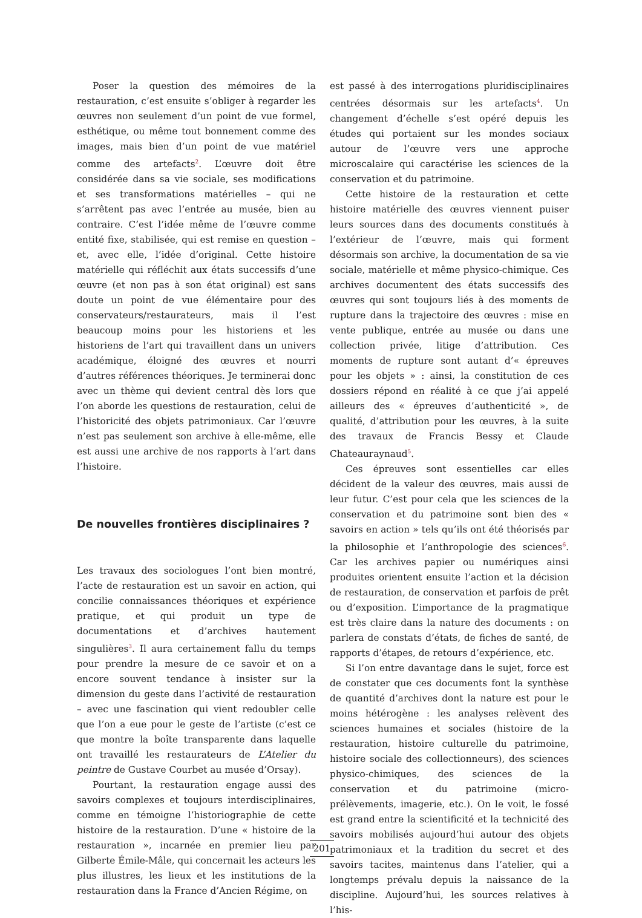Poser la question des mémoires de la restauration, c’est ensuite s’obliger à regarder les œuvres non seulement d’un point de vue formel, esthétique, ou même tout bonnement comme des images, mais bien d’un point de vue matériel comme des artefacts<sup>2</sup>. L’œuvre doit être considérée dans sa vie sociale, ses modifications et ses transformations matérielles – qui ne s’arrêtent pas avec l’entrée au musée, bien au contraire. C’est l’idée même de l’œuvre comme entité fixe, stabilisée, qui est remise en question – et, avec elle, l’idée d’original. Cette histoire matérielle qui réfléchit aux états successifs d’une œuvre (et non pas à son état original) est sans doute un point de vue élémentaire pour des conservateurs/restaurateurs, mais il l’est beaucoup moins pour les historiens et les historiens de l’art qui travaillent dans un univers académique, éloigné des œuvres et nourri d’autres références théoriques. Je terminerai donc avec un thème qui devient central dès lors que l’on aborde les questions de restauration, celui de l’historicité des objets patrimoniaux. Car l’œuvre n’est pas seulement son archive à elle-même, elle est aussi une archive de nos rapports à l’art dans l’histoire.
De nouvelles frontières disciplinaires ?
Les travaux des sociologues l’ont bien montré, l’acte de restauration est un savoir en action, qui concilie connaissances théoriques et expérience pratique, et qui produit un type de documentations et d’archives hautement singulières<sup>3</sup>. Il aura certainement fallu du temps pour prendre la mesure de ce savoir et on a encore souvent tendance à insister sur la dimension du geste dans l’activité de restauration – avec une fascination qui vient redoubler celle que l’on a eue pour le geste de l’artiste (c’est ce que montre la boîte transparente dans laquelle ont travaillé les restaurateurs de L’Atelier du peintre de Gustave Courbet au musée d’Orsay).
Pourtant, la restauration engage aussi des savoirs complexes et toujours interdisciplinaires, comme en témoigne l’historiographie de cette histoire de la restauration. D’une « histoire de la restauration », incarnée en premier lieu par Gilberte Émile-Mâle, qui concernait les acteurs les plus illustres, les lieux et les institutions de la restauration dans la France d’Ancien Régime, on
est passé à des interrogations pluridisciplinaires centrées désormais sur les artefacts<sup>4</sup>. Un changement d’échelle s’est opéré depuis les études qui portaient sur les mondes sociaux autour de l’œuvre vers une approche microscalaire qui caractérise les sciences de la conservation et du patrimoine.
Cette histoire de la restauration et cette histoire matérielle des œuvres viennent puiser leurs sources dans des documents constitués à l’extérieur de l’œuvre, mais qui forment désormais son archive, la documentation de sa vie sociale, matérielle et même physico-chimique. Ces archives documentent des états successifs des œuvres qui sont toujours liés à des moments de rupture dans la trajectoire des œuvres : mise en vente publique, entrée au musée ou dans une collection privée, litige d’attribution. Ces moments de rupture sont autant d’« épreuves pour les objets » : ainsi, la constitution de ces dossiers répond en réalité à ce que j’ai appelé ailleurs des « épreuves d’authenticité », de qualité, d’attribution pour les œuvres, à la suite des travaux de Francis Bessy et Claude Chateauraynaud<sup>5</sup>.
Ces épreuves sont essentielles car elles décident de la valeur des œuvres, mais aussi de leur futur. C’est pour cela que les sciences de la conservation et du patrimoine sont bien des « savoirs en action » tels qu’ils ont été théorisés par la philosophie et l’anthropologie des sciences<sup>6</sup>. Car les archives papier ou numériques ainsi produites orientent ensuite l’action et la décision de restauration, de conservation et parfois de prêt ou d’exposition. L’importance de la pragmatique est très claire dans la nature des documents : on parlera de constats d’états, de fiches de santé, de rapports d’étapes, de retours d’expérience, etc.
Si l’on entre davantage dans le sujet, force est de constater que ces documents font la synthèse de quantité d’archives dont la nature est pour le moins hétérogène : les analyses relèvent des sciences humaines et sociales (histoire de la restauration, histoire culturelle du patrimoine, histoire sociale des collectionneurs), des sciences physico-chimiques, des sciences de la conservation et du patrimoine (micro-prélèvements, imagerie, etc.). On le voit, le fossé est grand entre la scientificité et la technicité des savoirs mobilisés aujourd’hui autour des objets patrimoniaux et la tradition du secret et des savoirs tacites, maintenus dans l’atelier, qui a longtemps prévalu depuis la naissance de la discipline. Aujourd’hui, les sources relatives à l’his-
201